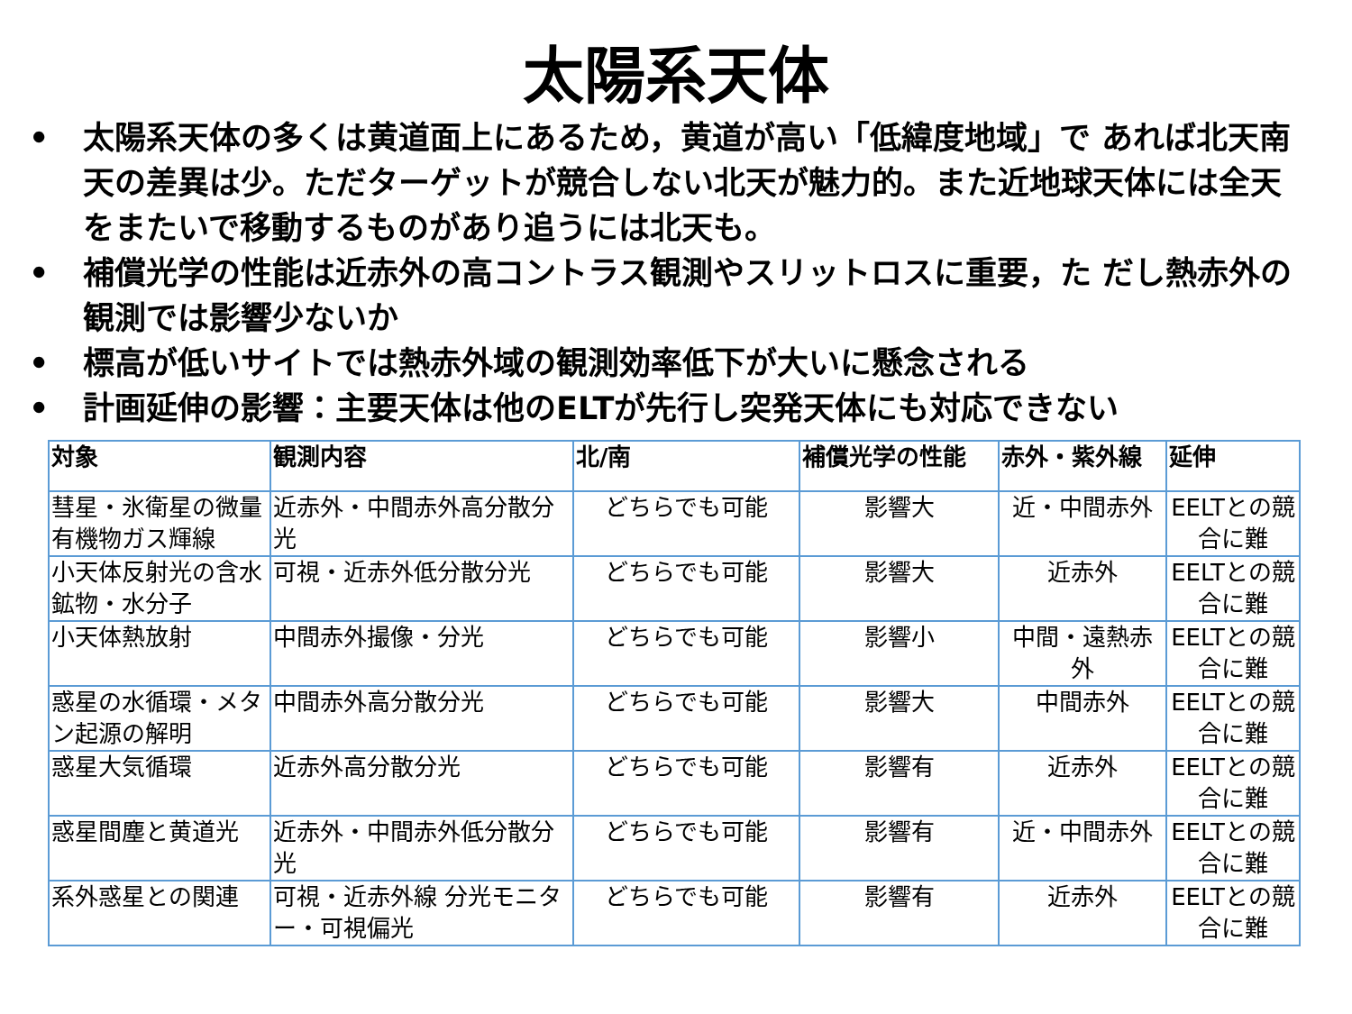太陽系天体
• 太陽系天体の多くは黄道面上にあるため，黄道が高い「低緯度地域」で あれば北天南天の差異は少。ただターゲットが競合しない北天が魅力的。また近地球天体には全天をまたいで移動するものがあり追うには北天も。
• 補償光学の性能は近赤外の高コントラス観測やスリットロスに重要，た だし熱赤外の観測では影響少ないか
• 標高が低いサイトでは熱赤外域の観測効率低下が大いに懸念される
• 計画延伸の影響：主要天体は他のELTが先行し突発天体にも対応できない
| 対象 | 観測内容 | 北/南 | 補償光学の性能 | 赤外・紫外線 | 延伸 |
| --- | --- | --- | --- | --- | --- |
| 彗星・氷衛星の微量有機物ガス輝線 | 近赤外・中間赤外高分散分光 | どちらでも可能 | 影響大 | 近・中間赤外 | EELTとの競合に難 |
| 小天体反射光の含水鉱物・水分子 | 可視・近赤外低分散分光 | どちらでも可能 | 影響大 | 近赤外 | EELTとの競合に難 |
| 小天体熱放射 | 中間赤外撮像・分光 | どちらでも可能 | 影響小 | 中間・遠熱赤外 | EELTとの競合に難 |
| 惑星の水循環・メタン起源の解明 | 中間赤外高分散分光 | どちらでも可能 | 影響大 | 中間赤外 | EELTとの競合に難 |
| 惑星大気循環 | 近赤外高分散分光 | どちらでも可能 | 影響有 | 近赤外 | EELTとの競合に難 |
| 惑星間塵と黄道光 | 近赤外・中間赤外低分散分光 | どちらでも可能 | 影響有 | 近・中間赤外 | EELTとの競合に難 |
| 系外惑星との関連 | 可視・近赤外線 分光モニター・可視偏光 | どちらでも可能 | 影響有 | 近赤外 | EELTとの競合に難 |